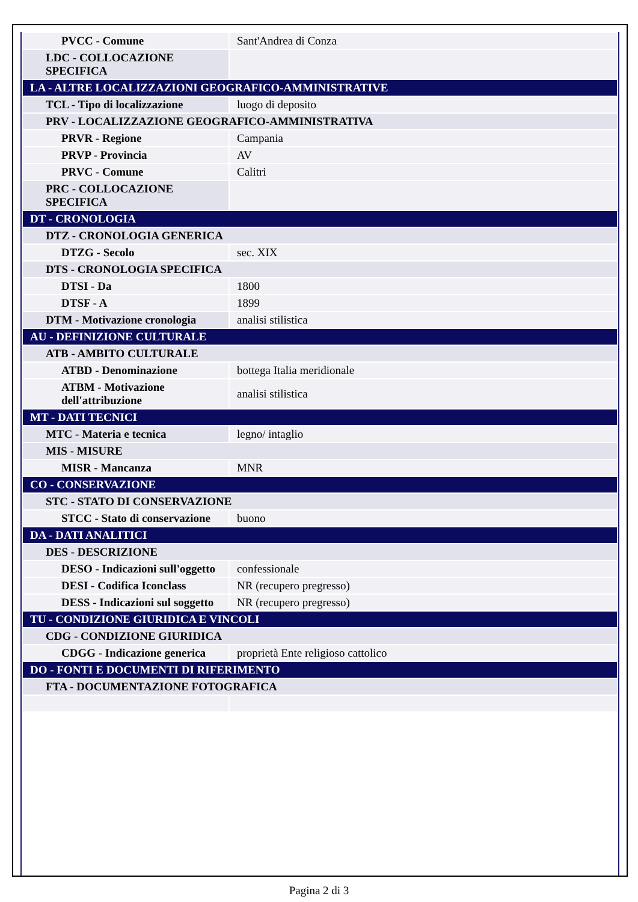| PVCC - Comune | Sant'Andrea di Conza |
| LDC - COLLOCAZIONE SPECIFICA | |
| LA - ALTRE LOCALIZZAZIONI GEOGRAFICO-AMMINISTRATIVE | |
| TCL - Tipo di localizzazione | luogo di deposito |
| PRV - LOCALIZZAZIONE GEOGRAFICO-AMMINISTRATIVA | |
| PRVR - Regione | Campania |
| PRVP - Provincia | AV |
| PRVC - Comune | Calitri |
| PRC - COLLOCAZIONE SPECIFICA | |
| DT - CRONOLOGIA | |
| DTZ - CRONOLOGIA GENERICA | |
| DTZG - Secolo | sec. XIX |
| DTS - CRONOLOGIA SPECIFICA | |
| DTSI - Da | 1800 |
| DTSF - A | 1899 |
| DTM - Motivazione cronologia | analisi stilistica |
| AU - DEFINIZIONE CULTURALE | |
| ATB - AMBITO CULTURALE | |
| ATBD - Denominazione | bottega Italia meridionale |
| ATBM - Motivazione dell'attribuzione | analisi stilistica |
| MT - DATI TECNICI | |
| MTC - Materia e tecnica | legno/ intaglio |
| MIS - MISURE | |
| MISR - Mancanza | MNR |
| CO - CONSERVAZIONE | |
| STC - STATO DI CONSERVAZIONE | |
| STCC - Stato di conservazione | buono |
| DA - DATI ANALITICI | |
| DES - DESCRIZIONE | |
| DESO - Indicazioni sull'oggetto | confessionale |
| DESI - Codifica Iconclass | NR (recupero pregresso) |
| DESS - Indicazioni sul soggetto | NR (recupero pregresso) |
| TU - CONDIZIONE GIURIDICA E VINCOLI | |
| CDG - CONDIZIONE GIURIDICA | |
| CDGG - Indicazione generica | proprietà Ente religioso cattolico |
| DO - FONTI E DOCUMENTI DI RIFERIMENTO | |
| FTA - DOCUMENTAZIONE FOTOGRAFICA | |
Pagina 2 di 3